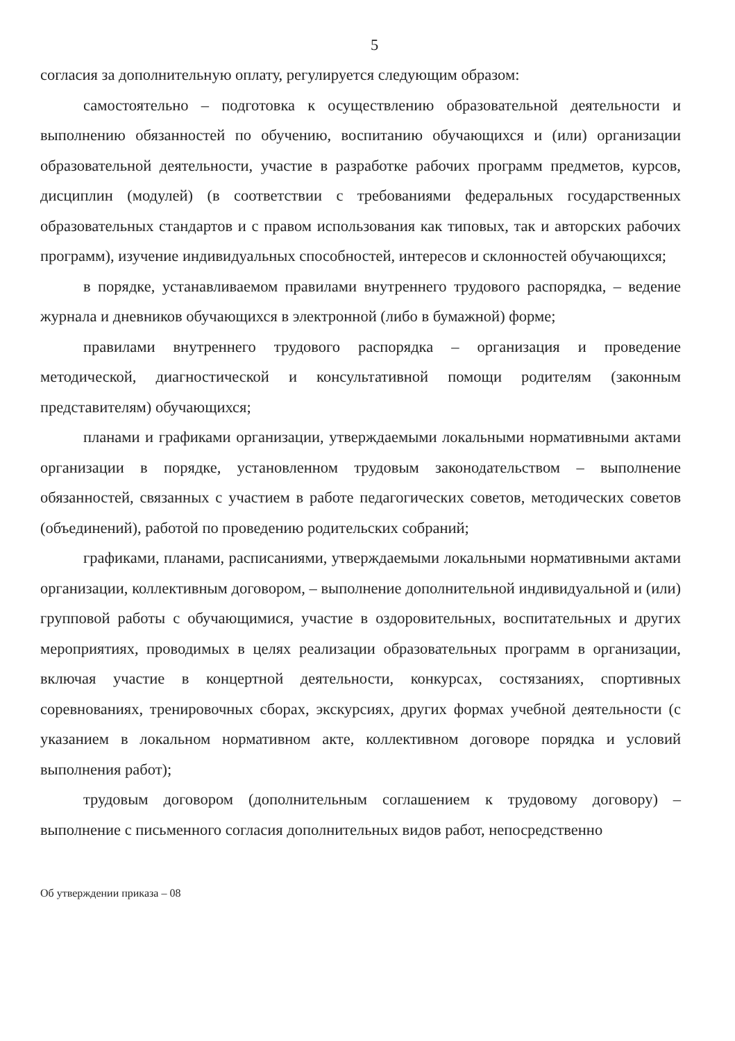5
согласия за дополнительную оплату, регулируется следующим образом:
самостоятельно – подготовка к осуществлению образовательной деятельности и выполнению обязанностей по обучению, воспитанию обучающихся и (или) организации образовательной деятельности, участие в разработке рабочих программ предметов, курсов, дисциплин (модулей) (в соответствии с требованиями федеральных государственных образовательных стандартов и с правом использования как типовых, так и авторских рабочих программ), изучение индивидуальных способностей, интересов и склонностей обучающихся;
в порядке, устанавливаемом правилами внутреннего трудового распорядка, – ведение журнала и дневников обучающихся в электронной (либо в бумажной) форме;
правилами внутреннего трудового распорядка – организация и проведение методической, диагностической и консультативной помощи родителям (законным представителям) обучающихся;
планами и графиками организации, утверждаемыми локальными нормативными актами организации в порядке, установленном трудовым законодательством – выполнение обязанностей, связанных с участием в работе педагогических советов, методических советов (объединений), работой по проведению родительских собраний;
графиками, планами, расписаниями, утверждаемыми локальными нормативными актами организации, коллективным договором, – выполнение дополнительной индивидуальной и (или) групповой работы с обучающимися, участие в оздоровительных, воспитательных и других мероприятиях, проводимых в целях реализации образовательных программ в организации, включая участие в концертной деятельности, конкурсах, состязаниях, спортивных соревнованиях, тренировочных сборах, экскурсиях, других формах учебной деятельности (с указанием в локальном нормативном акте, коллективном договоре порядка и условий выполнения работ);
трудовым договором (дополнительным соглашением к трудовому договору) – выполнение с письменного согласия дополнительных видов работ, непосредственно
Об утверждении приказа – 08